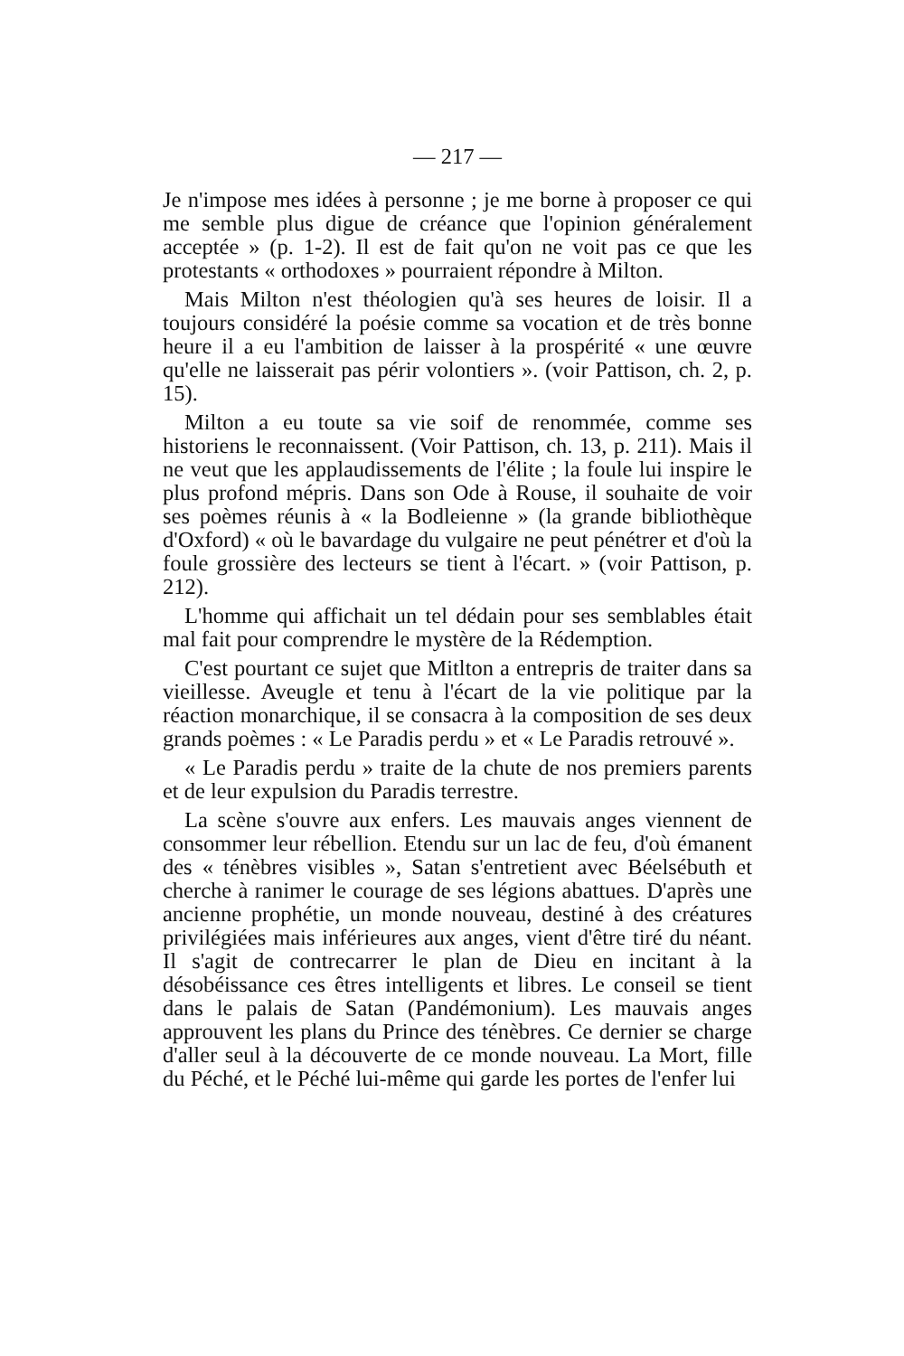— 217 —
Je n'impose mes idées à personne ; je me borne à proposer ce qui me semble plus digue de créance que l'opinion généralement acceptée » (p. 1-2). Il est de fait qu'on ne voit pas ce que les protestants « orthodoxes » pourraient répondre à Milton.
Mais Milton n'est théologien qu'à ses heures de loisir. Il a toujours considéré la poésie comme sa vocation et de très bonne heure il a eu l'ambition de laisser à la prospérité « une œuvre qu'elle ne laisserait pas périr volontiers ». (voir Pattison, ch. 2, p. 15).
Milton a eu toute sa vie soif de renommée, comme ses historiens le reconnaissent. (Voir Pattison, ch. 13, p. 211). Mais il ne veut que les applaudissements de l'élite ; la foule lui inspire le plus profond mépris. Dans son Ode à Rouse, il souhaite de voir ses poèmes réunis à « la Bodleienne » (la grande bibliothèque d'Oxford) « où le bavardage du vulgaire ne peut pénétrer et d'où la foule grossière des lecteurs se tient à l'écart. » (voir Pattison, p. 212).
L'homme qui affichait un tel dédain pour ses semblables était mal fait pour comprendre le mystère de la Rédemption.
C'est pourtant ce sujet que Mitlton a entrepris de traiter dans sa vieillesse. Aveugle et tenu à l'écart de la vie politique par la réaction monarchique, il se consacra à la composition de ses deux grands poèmes : « Le Paradis perdu » et « Le Paradis retrouvé ».
« Le Paradis perdu » traite de la chute de nos premiers parents et de leur expulsion du Paradis terrestre.
La scène s'ouvre aux enfers. Les mauvais anges viennent de consommer leur rébellion. Etendu sur un lac de feu, d'où émanent des « ténèbres visibles », Satan s'entretient avec Béelsébuth et cherche à ranimer le courage de ses légions abattues. D'après une ancienne prophétie, un monde nouveau, destiné à des créatures privilégiées mais inférieures aux anges, vient d'être tiré du néant. Il s'agit de contrecarrer le plan de Dieu en incitant à la désobéissance ces êtres intelligents et libres. Le conseil se tient dans le palais de Satan (Pandémonium). Les mauvais anges approuvent les plans du Prince des ténèbres. Ce dernier se charge d'aller seul à la découverte de ce monde nouveau. La Mort, fille du Péché, et le Péché lui-même qui garde les portes de l'enfer lui